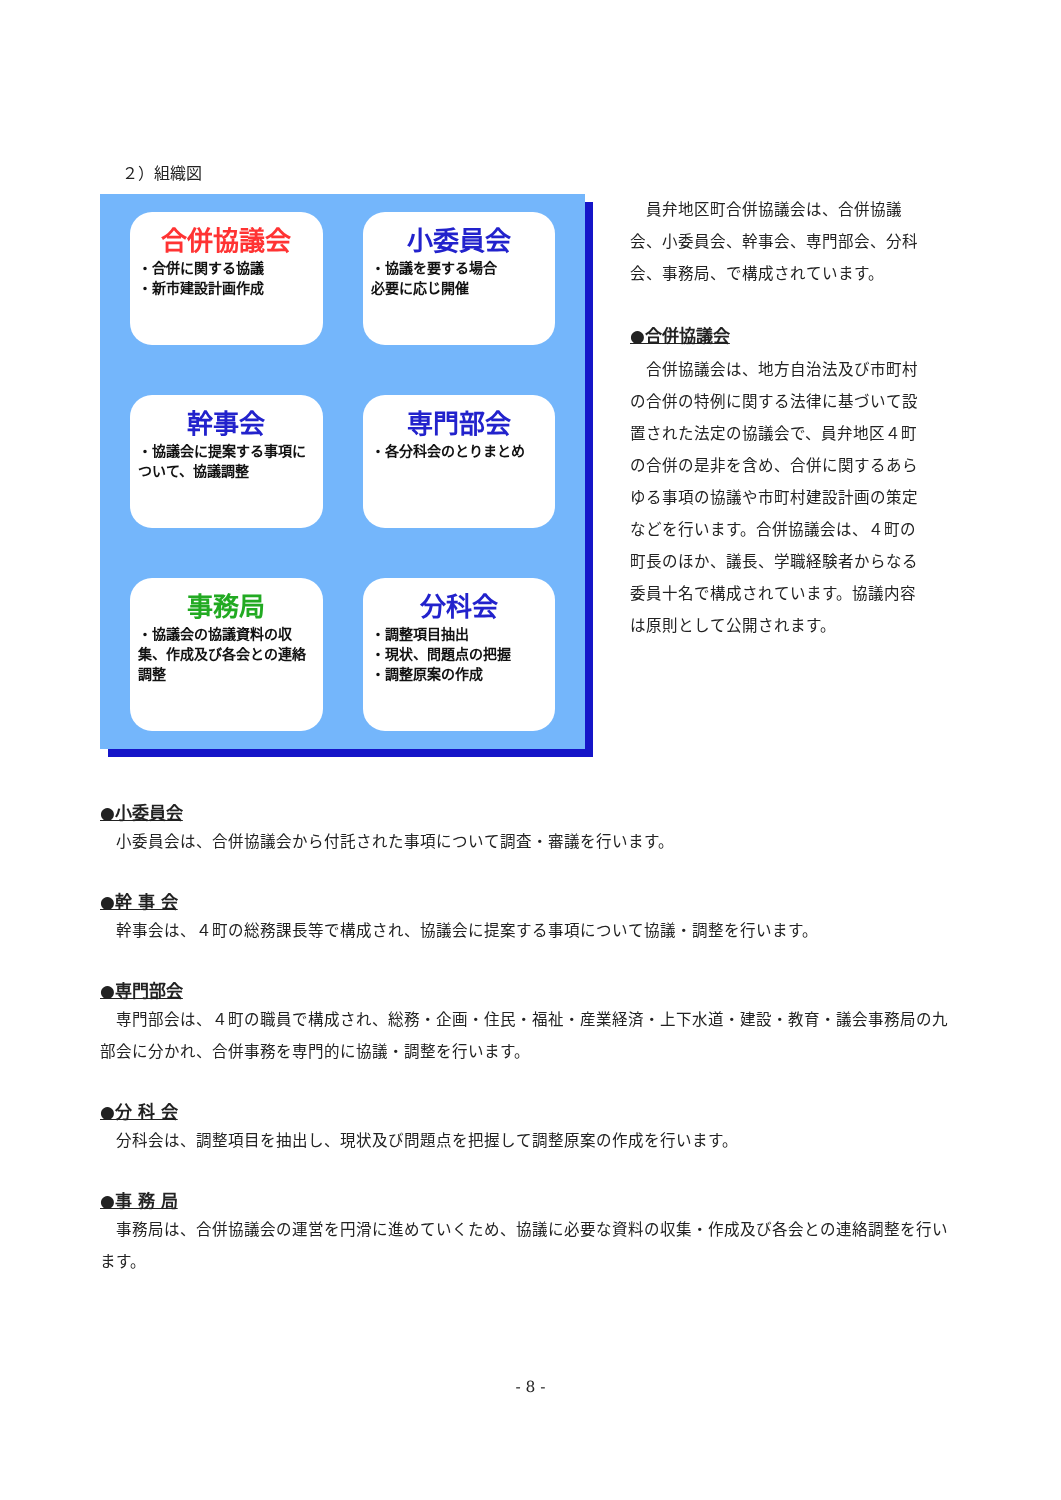２）組織図
合併協議会
・合併に関する協議
・新市建設計画作成
小委員会
・協議を要する場合
必要に応じ開催
幹事会
・協議会に提案する事項について、協議調整
専門部会
・各分科会のとりまとめ
事務局
・協議会の協議資料の収集、作成及び各会との連絡調整
分科会
・調整項目抽出
・現状、問題点の把握
・調整原案の作成
員弁地区町合併協議会は、合併協議会、小委員会、幹事会、専門部会、分科会、事務局、で構成されています。
●合併協議会
合併協議会は、地方自治法及び市町村の合併の特例に関する法律に基づいて設置された法定の協議会で、員弁地区４町の合併の是非を含め、合併に関するあらゆる事項の協議や市町村建設計画の策定などを行います。合併協議会は、４町の町長のほか、議長、学職経験者からなる委員十名で構成されています。協議内容は原則として公開されます。
●小委員会
小委員会は、合併協議会から付託された事項について調査・審議を行います。
●幹 事 会
幹事会は、４町の総務課長等で構成され、協議会に提案する事項について協議・調整を行います。
●専門部会
専門部会は、４町の職員で構成され、総務・企画・住民・福祉・産業経済・上下水道・建設・教育・議会事務局の九部会に分かれ、合併事務を専門的に協議・調整を行います。
●分 科 会
分科会は、調整項目を抽出し、現状及び問題点を把握して調整原案の作成を行います。
●事 務 局
事務局は、合併協議会の運営を円滑に進めていくため、協議に必要な資料の収集・作成及び各会との連絡調整を行います。
- 8 -